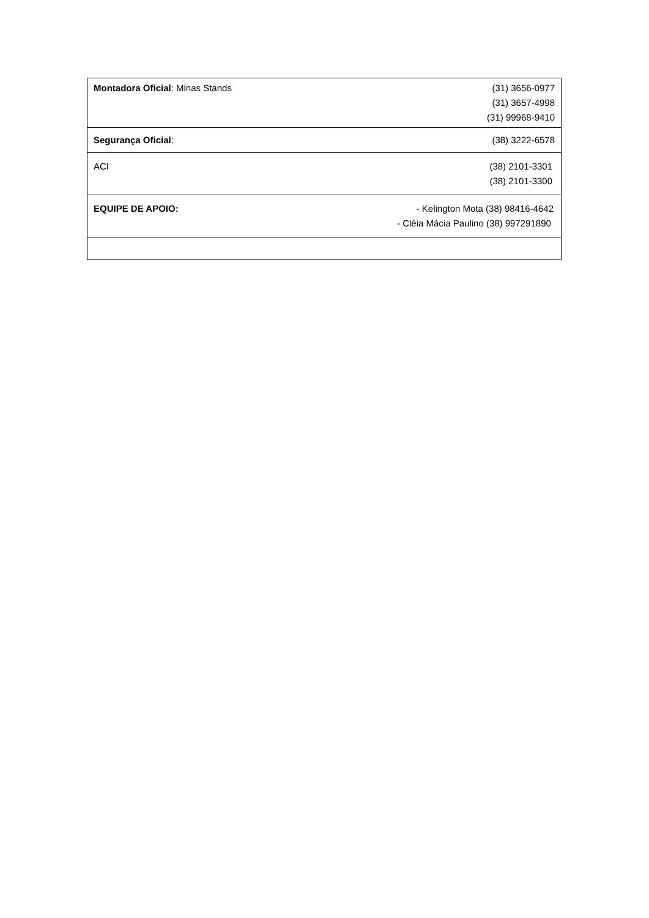| Montadora Oficial : Minas Stands | (31) 3656-0977 (31) 3657-4998 (31) 99968-9410 |
| Segurança Oficial : | (38) 3222-6578 |
| ACI | (38) 2101-3301 (38) 2101-3300 |
| EQUIPE DE APOIO: | - Kelington Mota (38) 98416-4642 - Cléia Mácia Paulino (38) 997291890 |